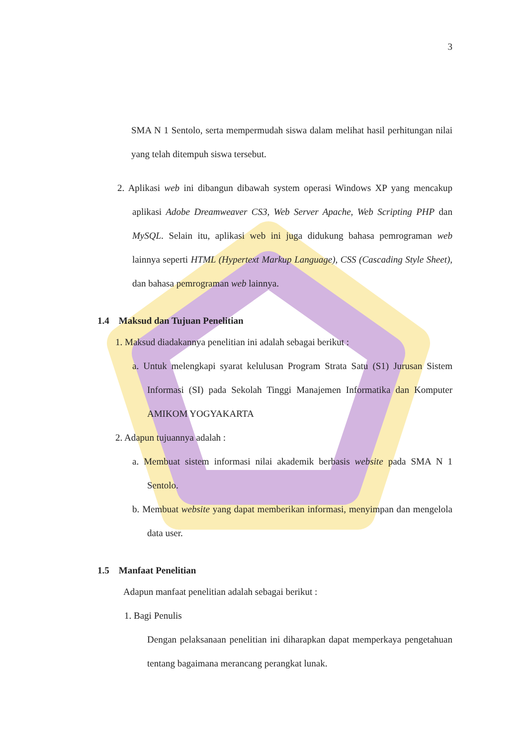3
SMA N 1 Sentolo, serta mempermudah siswa dalam melihat hasil perhitungan nilai yang telah ditempuh siswa tersebut.
2. Aplikasi web ini dibangun dibawah system operasi Windows XP yang mencakup aplikasi Adobe Dreamweaver CS3, Web Server Apache, Web Scripting PHP dan MySQL. Selain itu, aplikasi web ini juga didukung bahasa pemrograman web lainnya seperti HTML (Hypertext Markup Language), CSS (Cascading Style Sheet), dan bahasa pemrograman web lainnya.
1.4 Maksud dan Tujuan Penelitian
1. Maksud diadakannya penelitian ini adalah sebagai berikut :
a. Untuk melengkapi syarat kelulusan Program Strata Satu (S1) Jurusan Sistem Informasi (SI) pada Sekolah Tinggi Manajemen Informatika dan Komputer AMIKOM YOGYAKARTA
2. Adapun tujuannya adalah :
a. Membuat sistem informasi nilai akademik berbasis website pada SMA N 1 Sentolo.
b. Membuat website yang dapat memberikan informasi, menyimpan dan mengelola data user.
1.5 Manfaat Penelitian
Adapun manfaat penelitian adalah sebagai berikut :
1. Bagi Penulis
Dengan pelaksanaan penelitian ini diharapkan dapat memperkaya pengetahuan tentang bagaimana merancang perangkat lunak.